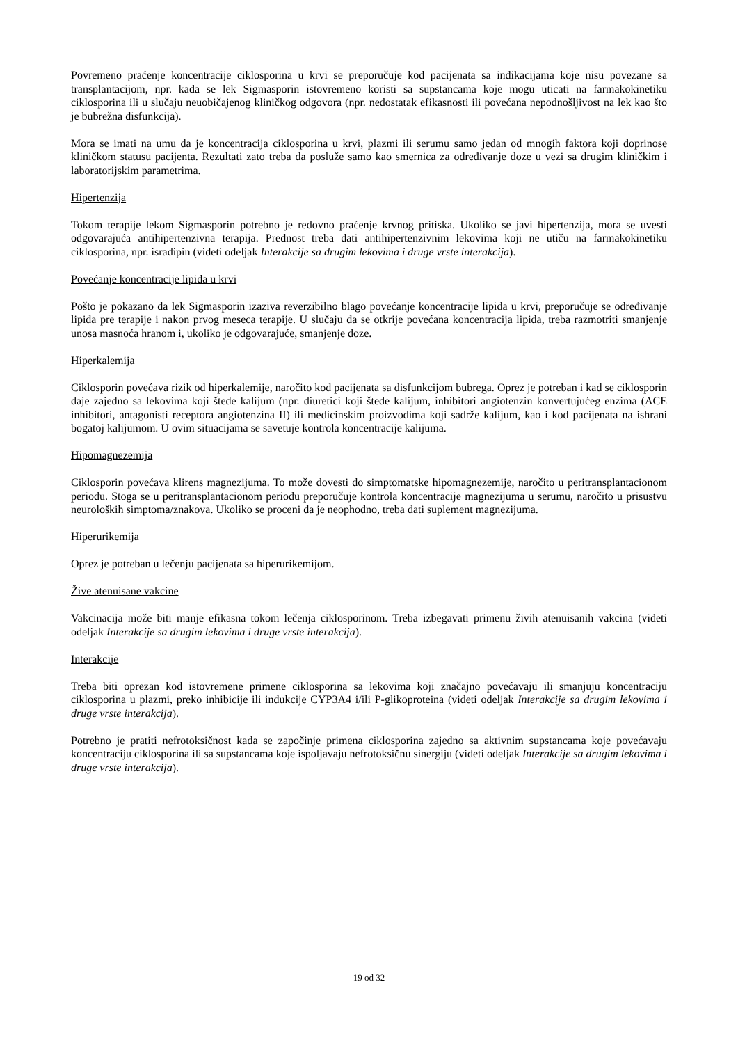Povremeno praćenje koncentracije ciklosporina u krvi se preporučuje kod pacijenata sa indikacijama koje nisu povezane sa transplantacijom, npr. kada se lek Sigmasporin istovremeno koristi sa supstancama koje mogu uticati na farmakokinetiku ciklosporina ili u slučaju neuobičajenog kliničkog odgovora (npr. nedostatak efikasnosti ili povećana nepodnošljivost na lek kao što je bubrežna disfunkcija).
Mora se imati na umu da je koncentracija ciklosporina u krvi, plazmi ili serumu samo jedan od mnogih faktora koji doprinose kliničkom statusu pacijenta. Rezultati zato treba da posluže samo kao smernica za određivanje doze u vezi sa drugim kliničkim i laboratorijskim parametrima.
Hipertenzija
Tokom terapije lekom Sigmasporin potrebno je redovno praćenje krvnog pritiska. Ukoliko se javi hipertenzija, mora se uvesti odgovarajuća antihipertenzivna terapija. Prednost treba dati antihipertenzivnim lekovima koji ne utiču na farmakokinetiku ciklosporina, npr. isradipin (videti odeljak Interakcije sa drugim lekovima i druge vrste interakcija).
Povećanje koncentracije lipida u krvi
Pošto je pokazano da lek Sigmasporin izaziva reverzibilno blago povećanje koncentracije lipida u krvi, preporučuje se određivanje lipida pre terapije i nakon prvog meseca terapije. U slučaju da se otkrije povećana koncentracija lipida, treba razmotriti smanjenje unosa masnoća hranom i, ukoliko je odgovarajuće, smanjenje doze.
Hiperkalemija
Ciklosporin povećava rizik od hiperkalemije, naročito kod pacijenata sa disfunkcijom bubrega. Oprez je potreban i kad se ciklosporin daje zajedno sa lekovima koji štede kalijum (npr. diuretici koji štede kalijum, inhibitori angiotenzin konvertujućeg enzima (ACE inhibitori, antagonisti receptora angiotenzina II) ili medicinskim proizvodima koji sadrže kalijum, kao i kod pacijenata na ishrani bogatoj kalijumom. U ovim situacijama se savetuje kontrola koncentracije kalijuma.
Hipomagnezemija
Ciklosporin povećava klirens magnezijuma. To može dovesti do simptomatske hipomagnezemije, naročito u peritransplantacionom periodu. Stoga se u peritransplantacionom periodu preporučuje kontrola koncentracije magnezijuma u serumu, naročito u prisustvu neuroloških simptoma/znakova. Ukoliko se proceni da je neophodno, treba dati suplement magnezijuma.
Hiperurikemija
Oprez je potreban u lečenju pacijenata sa hiperurikemijom.
Žive atenuisane vakcine
Vakcinacija može biti manje efikasna tokom lečenja ciklosporinom. Treba izbegavati primenu živih atenuisanih vakcina (videti odeljak Interakcije sa drugim lekovima i druge vrste interakcija).
Interakcije
Treba biti oprezan kod istovremene primene ciklosporina sa lekovima koji značajno povećavaju ili smanjuju koncentraciju ciklosporina u plazmi, preko inhibicije ili indukcije CYP3A4 i/ili P-glikoproteina (videti odeljak Interakcije sa drugim lekovima i druge vrste interakcija).
Potrebno je pratiti nefrotoksičnost kada se započinje primena ciklosporina zajedno sa aktivnim supstancama koje povećavaju koncentraciju ciklosporina ili sa supstancama koje ispoljavaju nefrotoksičnu sinergiju (videti odeljak Interakcije sa drugim lekovima i druge vrste interakcija).
19 od 32